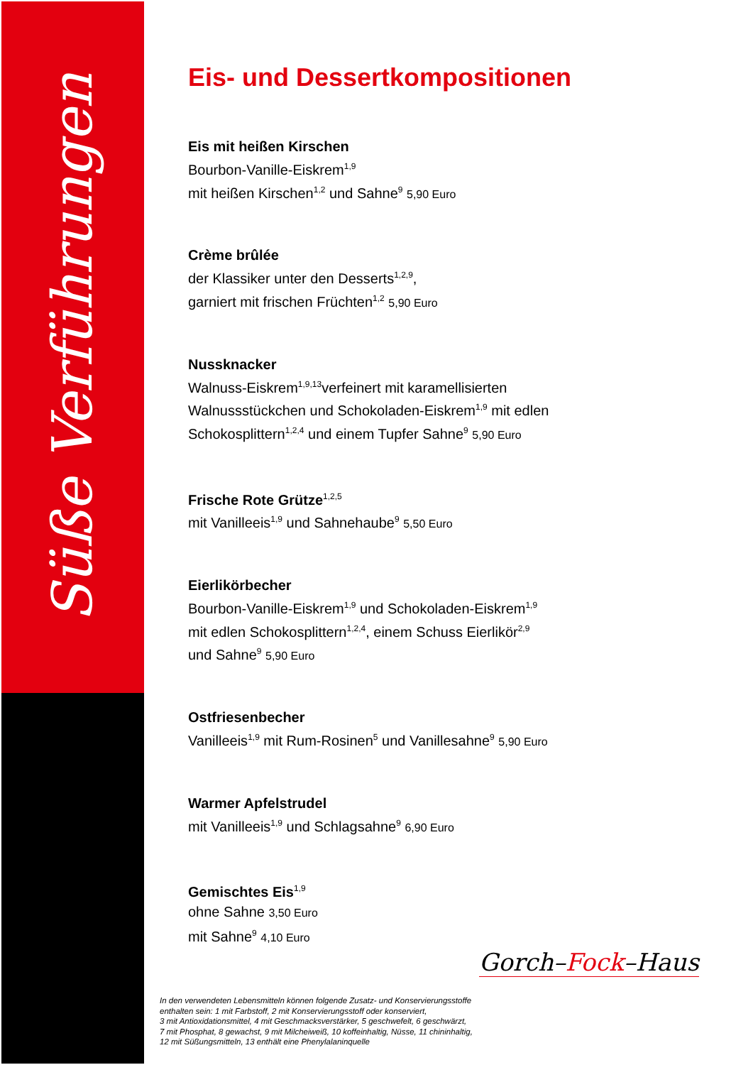Süße Verführungen
Eis- und Dessertkompositionen
Eis mit heißen Kirschen
Bourbon-Vanille-Eiskrem<sup>1,9</sup>
mit heißen Kirschen<sup>1,2</sup> und Sahne<sup>9</sup> 5,90 Euro
Crème brûlée
der Klassiker unter den Desserts<sup>1,2,9</sup>,
garniert mit frischen Früchten<sup>1,2</sup> 5,90 Euro
Nussknacker
Walnuss-Eiskrem<sup>1,9,13</sup>verfeinert mit karamellisierten Walnussstückchen und Schokoladen-Eiskrem<sup>1,9</sup> mit edlen Schokosplittern<sup>1,2,4</sup> und einem Tupfer Sahne<sup>9</sup> 5,90 Euro
Frische Rote Grütze<sup>1,2,5</sup>
mit Vanilleeis<sup>1,9</sup> und Sahnehaube<sup>9</sup> 5,50 Euro
Eierlikörbecher
Bourbon-Vanille-Eiskrem<sup>1,9</sup> und Schokoladen-Eiskrem<sup>1,9</sup>
mit edlen Schokosplittern<sup>1,2,4</sup>, einem Schuss Eierlikör<sup>2,9</sup>
und Sahne<sup>9</sup> 5,90 Euro
Ostfriesenbecher
Vanilleeis<sup>1,9</sup> mit Rum-Rosinen<sup>5</sup> und Vanillesahne<sup>9</sup> 5,90 Euro
Warmer Apfelstrudel
mit Vanilleeis<sup>1,9</sup> und Schlagsahne<sup>9</sup> 6,90 Euro
Gemischtes Eis<sup>1,9</sup>
ohne Sahne 3,50 Euro
mit Sahne<sup>9</sup> 4,10 Euro
Gorch–Fock–Haus
In den verwendeten Lebensmitteln können folgende Zusatz- und Konservierungsstoffe
enthalten sein: 1 mit Farbstoff, 2 mit Konservierungsstoff oder konserviert,
3 mit Antioxidationsmittel, 4 mit Geschmacksverstärker, 5 geschwefelt, 6 geschwärzt,
7 mit Phosphat, 8 gewachst, 9 mit Milcheiweiß, 10 koffeinhaltig, Nüsse, 11 chininhaltig,
12 mit Süßungsmitteln, 13 enthält eine Phenylalaninquelle